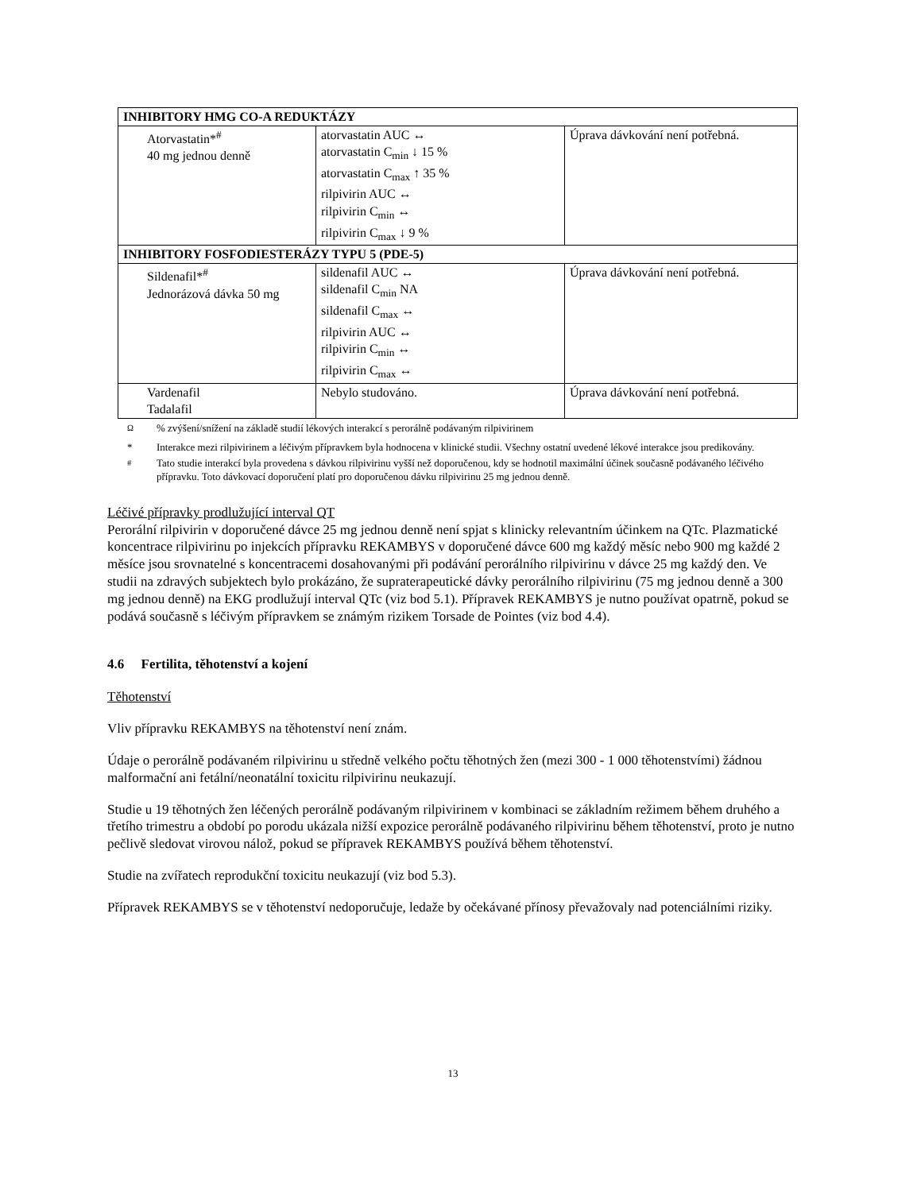| INHIBITORY HMG CO-A REDUKTÁZY | | |
| Atorvastatin*<sup>#</sup> 40 mg jednou denně | atorvastatin AUC ↔ atorvastatin C<sub>min</sub> ↓ 15 % atorvastatin C<sub>max</sub> ↑ 35 % rilpivirin AUC ↔ rilpivirin C<sub>min</sub> ↔ rilpivirin C<sub>max</sub> ↓ 9 % | Úprava dávkování není potřebná. |
| INHIBITORY FOSFODIESTERÁZY TYPU 5 (PDE-5) | | |
| Sildenafil*<sup>#</sup> Jednorázová dávka 50 mg | sildenafil AUC ↔ sildenafil C<sub>min</sub> NA sildenafil C<sub>max</sub> ↔ rilpivirin AUC ↔ rilpivirin C<sub>min</sub> ↔ rilpivirin C<sub>max</sub> ↔ | Úprava dávkování není potřebná. |
| Vardenafil Tadalafil | Nebylo studováno. | Úprava dávkování není potřebná. |
<sup>Ω</sup>% zvýšení/snížení na základě studií lékových interakcí s perorálně podávaným rilpivirinem
* Interakce mezi rilpivirinem a léčivým přípravkem byla hodnocena v klinické studii. Všechny ostatní uvedené lékové interakce jsou predikovány.
<sup>#</sup> Tato studie interakcí byla provedena s dávkou rilpivirinu vyšší než doporučenou, kdy se hodnotil maximální účinek současně podávaného léčivého přípravku. Toto dávkovací doporučení platí pro doporučenou dávku rilpivirinu 25 mg jednou denně.
Léčivé přípravky prodlužující interval QT
Perorální rilpivirin v doporučené dávce 25 mg jednou denně není spjat s klinicky relevantním účinkem na QTc. Plazmatické koncentrace rilpivirinu po injekcích přípravku REKAMBYS v doporučené dávce 600 mg každý měsíc nebo 900 mg každé 2 měsíce jsou srovnatelné s koncentracemi dosahovanými při podávání perorálního rilpivirinu v dávce 25 mg každý den. Ve studii na zdravých subjektech bylo prokázáno, že supraterapeutické dávky perorálního rilpivirinu (75 mg jednou denně a 300 mg jednou denně) na EKG prodlužují interval QTc (viz bod 5.1). Přípravek REKAMBYS je nutno používat opatrně, pokud se podává současně s léčivým přípravkem se známým rizikem Torsade de Pointes (viz bod 4.4).
4.6 Fertilita, těhotenství a kojení
Těhotenství
Vliv přípravku REKAMBYS na těhotenství není znám.
Údaje o perorálně podávaném rilpivirinu u středně velkého počtu těhotných žen (mezi 300 - 1 000 těhotenstvími) žádnou malformační ani fetální/neonatální toxicitu rilpivirinu neukazují.
Studie u 19 těhotných žen léčených perorálně podávaným rilpivirinem v kombinaci se základním režimem během druhého a třetího trimestru a období po porodu ukázala nižší expozice perorálně podávaného rilpivirinu během těhotenství, proto je nutno pečlivě sledovat virovou nálož, pokud se přípravek REKAMBYS používá během těhotenství.
Studie na zvířatech reprodukční toxicitu neukazují (viz bod 5.3).
Přípravek REKAMBYS se v těhotenství nedoporučuje, ledaže by očekávané přínosy převažovaly nad potenciálními riziky.
13